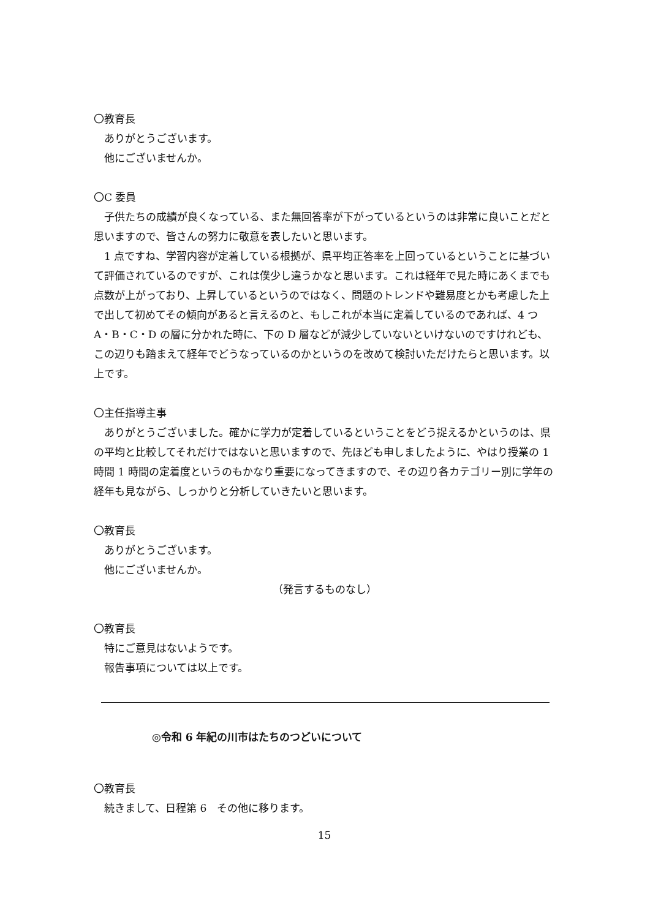〇教育長
ありがとうございます。
他にございませんか。
〇C 委員
子供たちの成績が良くなっている、また無回答率が下がっているというのは非常に良いことだと思いますので、皆さんの努力に敬意を表したいと思います。
1 点ですね、学習内容が定着している根拠が、県平均正答率を上回っているということに基づいて評価されているのですが、これは僕少し違うかなと思います。これは経年で見た時にあくまでも点数が上がっており、上昇しているというのではなく、問題のトレンドや難易度とかも考慮した上で出して初めてその傾向があると言えるのと、もしこれが本当に定着しているのであれば、4 つ A・B・C・D の層に分かれた時に、下の D 層などが減少していないといけないのですけれども、この辺りも踏まえて経年でどうなっているのかというのを改めて検討いただけたらと思います。以上です。
〇主任指導主事
ありがとうございました。確かに学力が定着しているということをどう捉えるかというのは、県の平均と比較してそれだけではないと思いますので、先ほども申しましたように、やはり授業の 1 時間 1 時間の定着度というのもかなり重要になってきますので、その辺り各カテゴリー別に学年の経年も見ながら、しっかりと分析していきたいと思います。
〇教育長
ありがとうございます。
他にございませんか。
（発言するものなし）
〇教育長
特にご意見はないようです。
報告事項については以上です。
◎令和 6 年紀の川市はたちのつどいについて
〇教育長
続きまして、日程第 6　その他に移ります。
15